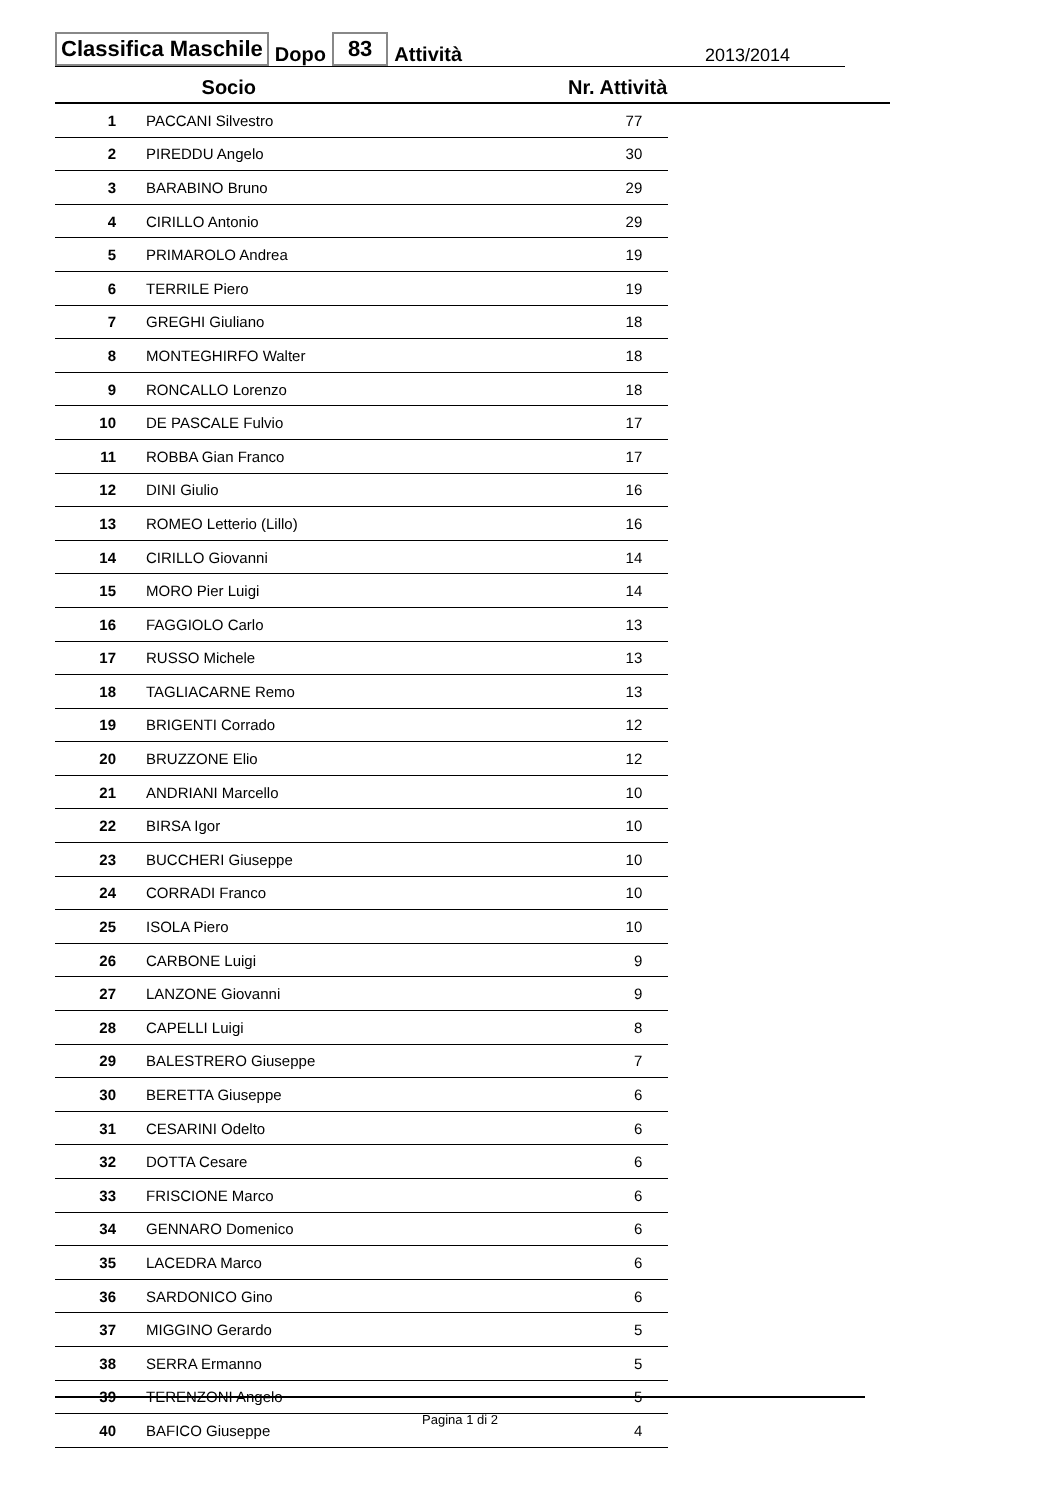Classifica Maschile Dopo 83 Attività 2013/2014
| | Socio | Nr. Attività | |
| --- | --- | --- | --- |
| 1 | PACCANI Silvestro | 77 | |
| 2 | PIREDDU Angelo | 30 | |
| 3 | BARABINO Bruno | 29 | |
| 4 | CIRILLO Antonio | 29 | |
| 5 | PRIMAROLO Andrea | 19 | |
| 6 | TERRILE Piero | 19 | |
| 7 | GREGHI Giuliano | 18 | |
| 8 | MONTEGHIRFO Walter | 18 | |
| 9 | RONCALLO Lorenzo | 18 | |
| 10 | DE PASCALE Fulvio | 17 | |
| 11 | ROBBA Gian Franco | 17 | |
| 12 | DINI Giulio | 16 | |
| 13 | ROMEO Letterio (Lillo) | 16 | |
| 14 | CIRILLO Giovanni | 14 | |
| 15 | MORO Pier Luigi | 14 | |
| 16 | FAGGIOLO Carlo | 13 | |
| 17 | RUSSO Michele | 13 | |
| 18 | TAGLIACARNE Remo | 13 | |
| 19 | BRIGENTI Corrado | 12 | |
| 20 | BRUZZONE Elio | 12 | |
| 21 | ANDRIANI Marcello | 10 | |
| 22 | BIRSA Igor | 10 | |
| 23 | BUCCHERI Giuseppe | 10 | |
| 24 | CORRADI Franco | 10 | |
| 25 | ISOLA Piero | 10 | |
| 26 | CARBONE Luigi | 9 | |
| 27 | LANZONE Giovanni | 9 | |
| 28 | CAPELLI Luigi | 8 | |
| 29 | BALESTRERO Giuseppe | 7 | |
| 30 | BERETTA Giuseppe | 6 | |
| 31 | CESARINI Odelto | 6 | |
| 32 | DOTTA Cesare | 6 | |
| 33 | FRISCIONE Marco | 6 | |
| 34 | GENNARO Domenico | 6 | |
| 35 | LACEDRA Marco | 6 | |
| 36 | SARDONICO Gino | 6 | |
| 37 | MIGGINO Gerardo | 5 | |
| 38 | SERRA Ermanno | 5 | |
| 39 | TERENZONI Angelo | 5 | |
| 40 | BAFICO Giuseppe | 4 | |
Pagina 1 di 2